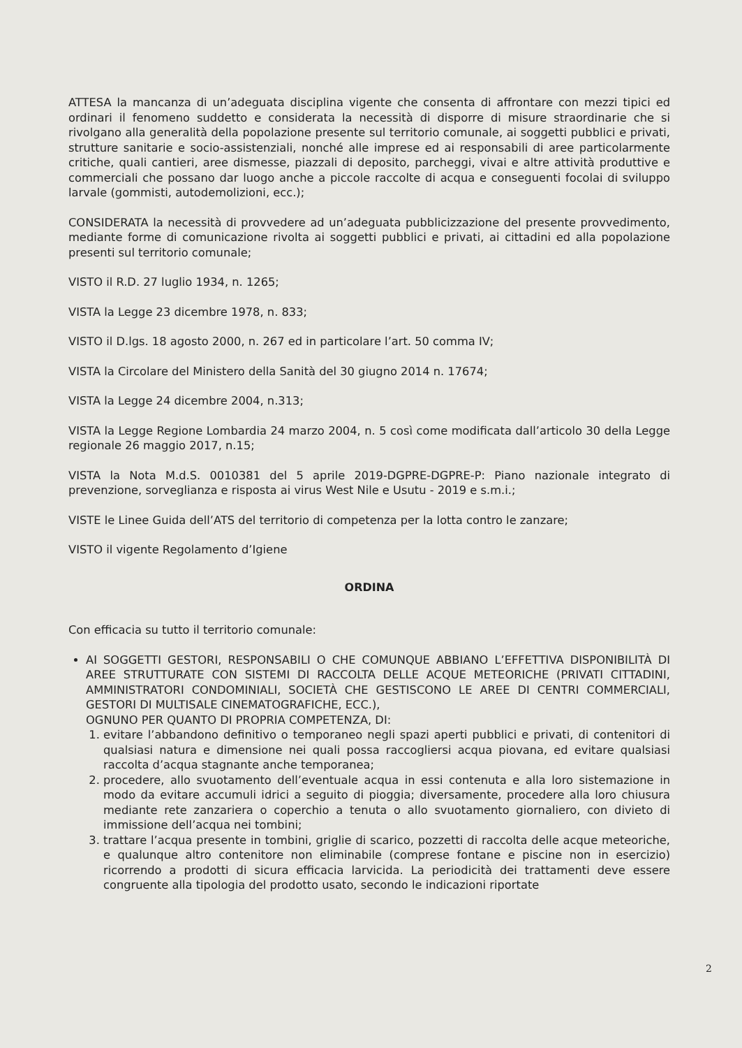ATTESA la mancanza di un’adeguata disciplina vigente che consenta di affrontare con mezzi tipici ed ordinari il fenomeno suddetto e considerata la necessità di disporre di misure straordinarie che si rivolgano alla generalità della popolazione presente sul territorio comunale, ai soggetti pubblici e privati, strutture sanitarie e socio-assistenziali, nonché alle imprese ed ai responsabili di aree particolarmente critiche, quali cantieri, aree dismesse, piazzali di deposito, parcheggi, vivai e altre attività produttive e commerciali che possano dar luogo anche a piccole raccolte di acqua e conseguenti focolai di sviluppo larvale (gommisti, autodemolizioni, ecc.);
CONSIDERATA la necessità di provvedere ad un’adeguata pubblicizzazione del presente provvedimento, mediante forme di comunicazione rivolta ai soggetti pubblici e privati, ai cittadini ed alla popolazione presenti sul territorio comunale;
VISTO il R.D. 27 luglio 1934, n. 1265;
VISTA la Legge 23 dicembre 1978, n. 833;
VISTO il D.lgs. 18 agosto 2000, n. 267 ed in particolare l’art. 50 comma IV;
VISTA la Circolare del Ministero della Sanità del 30 giugno 2014 n. 17674;
VISTA la Legge 24 dicembre 2004, n.313;
VISTA la Legge Regione Lombardia 24 marzo 2004, n. 5 così come modificata dall’articolo 30 della Legge regionale 26 maggio 2017, n.15;
VISTA la Nota M.d.S. 0010381 del 5 aprile 2019-DGPRE-DGPRE-P: Piano nazionale integrato di prevenzione, sorveglianza e risposta ai virus West Nile e Usutu - 2019 e s.m.i.;
VISTE le Linee Guida dell’ATS del territorio di competenza per la lotta contro le zanzare;
VISTO il vigente Regolamento d’Igiene
ORDINA
Con efficacia su tutto il territorio comunale:
AI SOGGETTI GESTORI, RESPONSABILI O CHE COMUNQUE ABBIANO L’EFFETTIVA DISPONIBILITÀ DI AREE STRUTTURATE CON SISTEMI DI RACCOLTA DELLE ACQUE METEORICHE (PRIVATI CITTADINI, AMMINISTRATORI CONDOMINIALI, SOCIETÀ CHE GESTISCONO LE AREE DI CENTRI COMMERCIALI, GESTORI DI MULTISALE CINEMATOGRAFICHE, ECC.),
OGNUNO PER QUANTO DI PROPRIA COMPETENZA, DI:
1. evitare l’abbandono definitivo o temporaneo negli spazi aperti pubblici e privati, di contenitori di qualsiasi natura e dimensione nei quali possa raccogliersi acqua piovana, ed evitare qualsiasi raccolta d’acqua stagnante anche temporanea;
2. procedere, allo svuotamento dell’eventuale acqua in essi contenuta e alla loro sistemazione in modo da evitare accumuli idrici a seguito di pioggia; diversamente, procedere alla loro chiusura mediante rete zanzariera o coperchio a tenuta o allo svuotamento giornaliero, con divieto di immissione dell’acqua nei tombini;
3. trattare l’acqua presente in tombini, griglie di scarico, pozzetti di raccolta delle acque meteoriche, e qualunque altro contenitore non eliminabile (comprese fontane e piscine non in esercizio) ricorrendo a prodotti di sicura efficacia larvicida. La periodicità dei trattamenti deve essere congruente alla tipologia del prodotto usato, secondo le indicazioni riportate
2